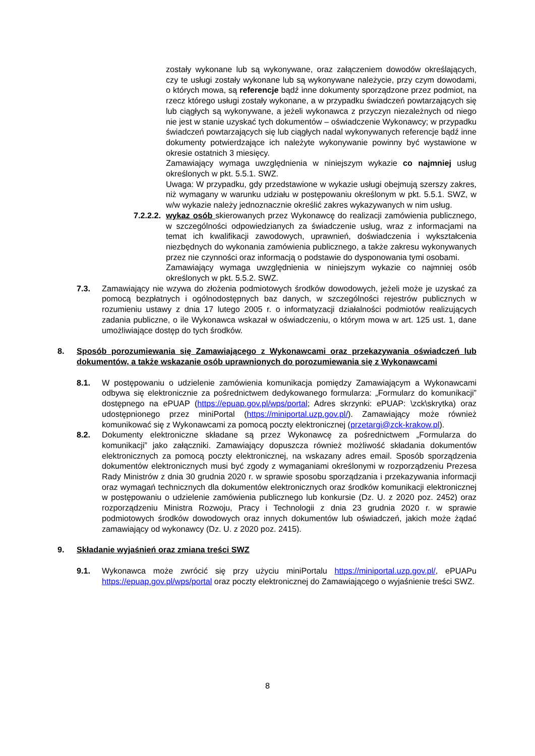zostały wykonane lub są wykonywane, oraz załączeniem dowodów określających, czy te usługi zostały wykonane lub są wykonywane należycie, przy czym dowodami, o których mowa, są referencje bądź inne dokumenty sporządzone przez podmiot, na rzecz którego usługi zostały wykonane, a w przypadku świadczeń powtarzających się lub ciągłych są wykonywane, a jeżeli wykonawca z przyczyn niezależnych od niego nie jest w stanie uzyskać tych dokumentów – oświadczenie Wykonawcy; w przypadku świadczeń powtarzających się lub ciągłych nadal wykonywanych referencje bądź inne dokumenty potwierdzające ich należyte wykonywanie powinny być wystawione w okresie ostatnich 3 miesięcy.
Zamawiający wymaga uwzględnienia w niniejszym wykazie co najmniej usług określonych w pkt. 5.5.1. SWZ.
Uwaga: W przypadku, gdy przedstawione w wykazie usługi obejmują szerszy zakres, niż wymagany w warunku udziału w postępowaniu określonym w pkt. 5.5.1. SWZ, w w/w wykazie należy jednoznacznie określić zakres wykazywanych w nim usług.
7.2.2.2.
wykaz osób skierowanych przez Wykonawcę do realizacji zamówienia publicznego, w szczególności odpowiedzianych za świadczenie usług, wraz z informacjami na temat ich kwalifikacji zawodowych, uprawnień, doświadczenia i wykształcenia niezbędnych do wykonania zamówienia publicznego, a także zakresu wykonywanych przez nie czynności oraz informacją o podstawie do dysponowania tymi osobami.
Zamawiający wymaga uwzględnienia w niniejszym wykazie co najmniej osób określonych w pkt. 5.5.2. SWZ.
7.3. Zamawiający nie wzywa do złożenia podmiotowych środków dowodowych, jeżeli może je uzyskać za pomocą bezpłatnych i ogólnodostępnych baz danych, w szczególności rejestrów publicznych w rozumieniu ustawy z dnia 17 lutego 2005 r. o informatyzacji działalności podmiotów realizujących zadania publiczne, o ile Wykonawca wskazał w oświadczeniu, o którym mowa w art. 125 ust. 1, dane umożliwiające dostęp do tych środków.
8. Sposób porozumiewania się Zamawiającego z Wykonawcami oraz przekazywania oświadczeń lub dokumentów, a także wskazanie osób uprawnionych do porozumiewania się z Wykonawcami
8.1. W postępowaniu o udzielenie zamówienia komunikacja pomiędzy Zamawiającym a Wykonawcami odbywa się elektronicznie za pośrednictwem dedykowanego formularza: „Formularz do komunikacji” dostępnego na ePUAP (https://epuap.gov.pl/wps/portal; Adres skrzynki: ePUAP: \zck\skrytka) oraz udostępnionego przez miniPortal (https://miniportal.uzp.gov.pl/). Zamawiający może również komunikować się z Wykonawcami za pomocą poczty elektronicznej (przetargi@zck-krakow.pl).
8.2. Dokumenty elektroniczne składane są przez Wykonawcę za pośrednictwem „Formularza do komunikacji” jako załączniki. Zamawiający dopuszcza również możliwość składania dokumentów elektronicznych za pomocą poczty elektronicznej, na wskazany adres email. Sposób sporządzenia dokumentów elektronicznych musi być zgody z wymaganiami określonymi w rozporządzeniu Prezesa Rady Ministrów z dnia 30 grudnia 2020 r. w sprawie sposobu sporządzania i przekazywania informacji oraz wymagań technicznych dla dokumentów elektronicznych oraz środków komunikacji elektronicznej w postępowaniu o udzielenie zamówienia publicznego lub konkursie (Dz. U. z 2020 poz. 2452) oraz rozporządzeniu Ministra Rozwoju, Pracy i Technologii z dnia 23 grudnia 2020 r. w sprawie podmiotowych środków dowodowych oraz innych dokumentów lub oświadczeń, jakich może żądać zamawiający od wykonawcy (Dz. U. z 2020 poz. 2415).
9. Składanie wyjaśnień oraz zmiana treści SWZ
9.1. Wykonawca może zwrócić się przy użyciu miniPortalu https://miniportal.uzp.gov.pl/, ePUAPu https://epuap.gov.pl/wps/portal oraz poczty elektronicznej do Zamawiającego o wyjaśnienie treści SWZ.
8